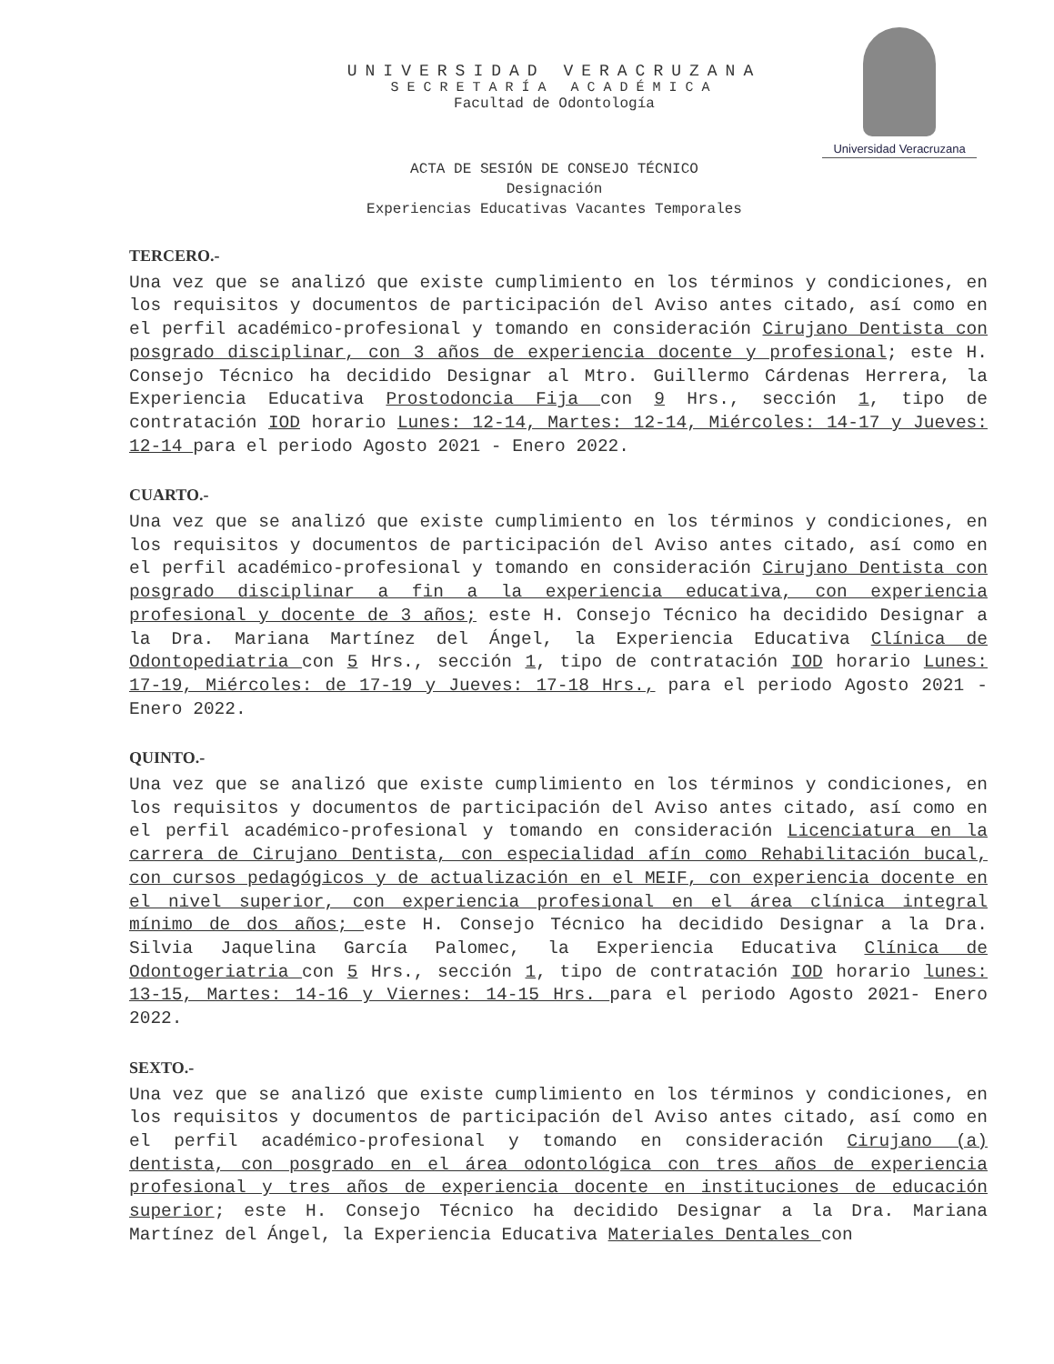UNIVERSIDAD VERACRUZANA
SECRETARÍA ACADÉMICA
Facultad de Odontología
Universidad Veracruzana
ACTA DE SESIÓN DE CONSEJO TÉCNICO
Designación
Experiencias Educativas Vacantes Temporales
TERCERO.-
Una vez que se analizó que existe cumplimiento en los términos y condiciones, en los requisitos y documentos de participación del Aviso antes citado, así como en el perfil académico-profesional y tomando en consideración Cirujano Dentista con posgrado disciplinar, con 3 años de experiencia docente y profesional; este H. Consejo Técnico ha decidido Designar al Mtro. Guillermo Cárdenas Herrera, la Experiencia Educativa Prostodoncia Fija con 9 Hrs., sección 1, tipo de contratación IOD horario Lunes: 12-14, Martes: 12-14, Miércoles: 14-17 y Jueves: 12-14 para el periodo Agosto 2021 - Enero 2022.
CUARTO.-
Una vez que se analizó que existe cumplimiento en los términos y condiciones, en los requisitos y documentos de participación del Aviso antes citado, así como en el perfil académico-profesional y tomando en consideración Cirujano Dentista con posgrado disciplinar a fin a la experiencia educativa, con experiencia profesional y docente de 3 años; este H. Consejo Técnico ha decidido Designar a la Dra. Mariana Martínez del Ángel, la Experiencia Educativa Clínica de Odontopediatria con 5 Hrs., sección 1, tipo de contratación IOD horario Lunes: 17-19, Miércoles: de 17-19 y Jueves: 17-18 Hrs., para el periodo Agosto 2021 - Enero 2022.
QUINTO.-
Una vez que se analizó que existe cumplimiento en los términos y condiciones, en los requisitos y documentos de participación del Aviso antes citado, así como en el perfil académico-profesional y tomando en consideración Licenciatura en la carrera de Cirujano Dentista, con especialidad afín como Rehabilitación bucal, con cursos pedagógicos y de actualización en el MEIF, con experiencia docente en el nivel superior, con experiencia profesional en el área clínica integral mínimo de dos años; este H. Consejo Técnico ha decidido Designar a la Dra. Silvia Jaquelina García Palomec, la Experiencia Educativa Clínica de Odontogeriatria con 5 Hrs., sección 1, tipo de contratación IOD horario lunes: 13-15, Martes: 14-16 y Viernes: 14-15 Hrs. para el periodo Agosto 2021- Enero 2022.
SEXTO.-
Una vez que se analizó que existe cumplimiento en los términos y condiciones, en los requisitos y documentos de participación del Aviso antes citado, así como en el perfil académico-profesional y tomando en consideración Cirujano (a) dentista, con posgrado en el área odontológica con tres años de experiencia profesional y tres años de experiencia docente en instituciones de educación superior; este H. Consejo Técnico ha decidido Designar a la Dra. Mariana Martínez del Ángel, la Experiencia Educativa Materiales Dentales con